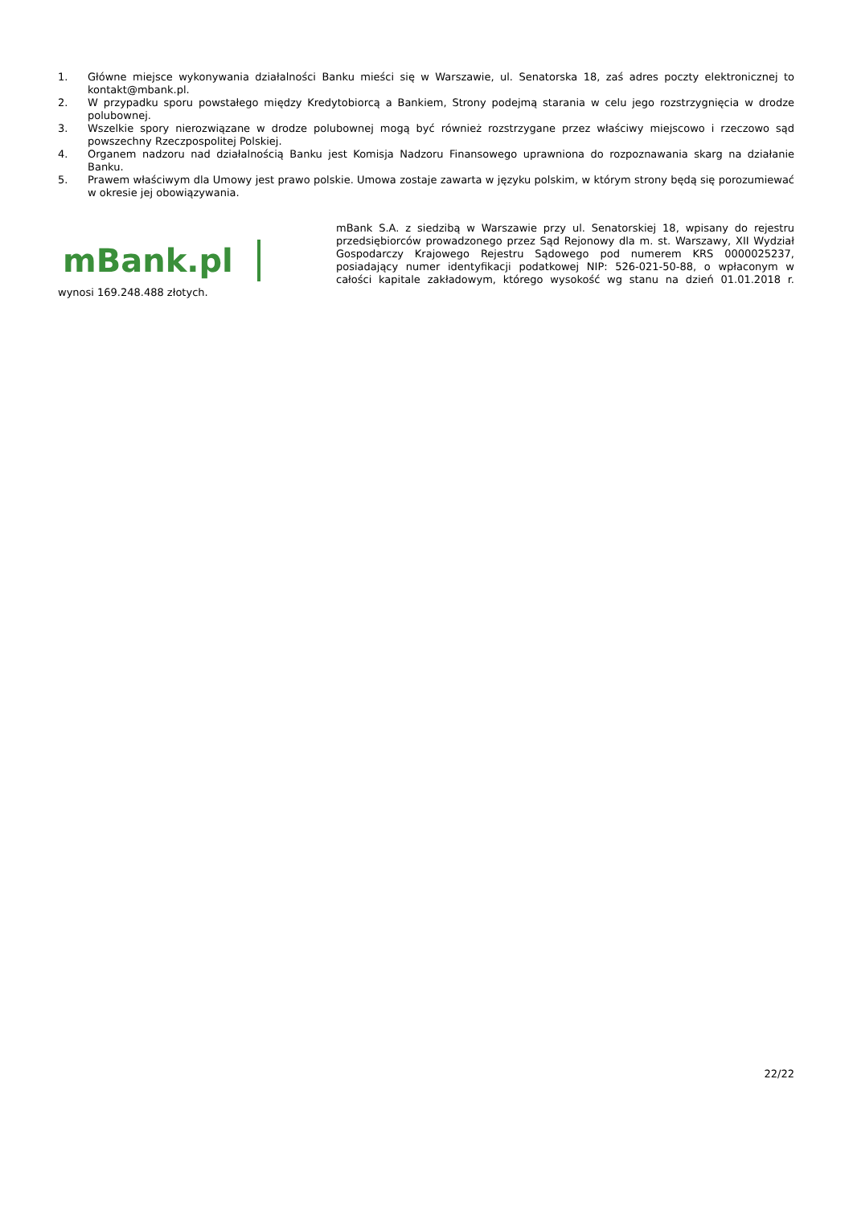1. Główne miejsce wykonywania działalności Banku mieści się w Warszawie, ul. Senatorska 18, zaś adres poczty elektronicznej to kontakt@mbank.pl.
2. W przypadku sporu powstałego między Kredytobiorcą a Bankiem, Strony podejmą starania w celu jego rozstrzygnięcia w drodze polubownej.
3. Wszelkie spory nierozwiązane w drodze polubownej mogą być również rozstrzygane przez właściwy miejscowo i rzeczowo sąd powszechny Rzeczpospolitej Polskiej.
4. Organem nadzoru nad działalnością Banku jest Komisja Nadzoru Finansowego uprawniona do rozpoznawania skarg na działanie Banku.
5. Prawem właściwym dla Umowy jest prawo polskie. Umowa zostaje zawarta w języku polskim, w którym strony będą się porozumiewać w okresie jej obowiązywania.
mBank.pl
mBank S.A. z siedzibą w Warszawie przy ul. Senatorskiej 18, wpisany do rejestru przedsiębiorców prowadzonego przez Sąd Rejonowy dla m. st. Warszawy, XII Wydział Gospodarczy Krajowego Rejestru Sądowego pod numerem KRS 0000025237, posiadający numer identyfikacji podatkowej NIP: 526-021-50-88, o wpłaconym w całości kapitale zakładowym, którego wysokość wg stanu na dzień 01.01.2018 r. wynosi 169.248.488 złotych.
22/22